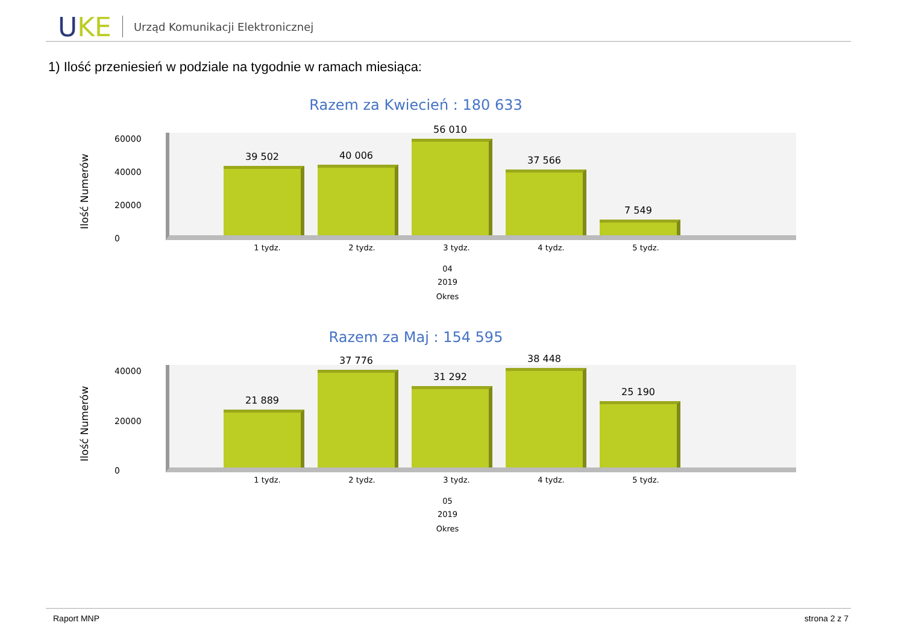UKE
Urząd Komunikacji Elektronicznej
1) Ilość przeniesień w podziale na tygodnie w ramach miesiąca:
Razem za Kwiecień : 180 633
Ilość Numerów
60000
40000
20000
0
39 502
40 006
56 010
37 566
7 549
1 tydz. 2 tydz. 3 tydz. 4 tydz. 5 tydz.
04
2019
Okres
Razem za Maj : 154 595
Ilość Numerów
40000
20000
0
21 889
37 776
31 292
38 448
25 190
1 tydz. 2 tydz. 3 tydz. 4 tydz. 5 tydz.
05
2019
Okres
Raport MNP strona 2 z 7